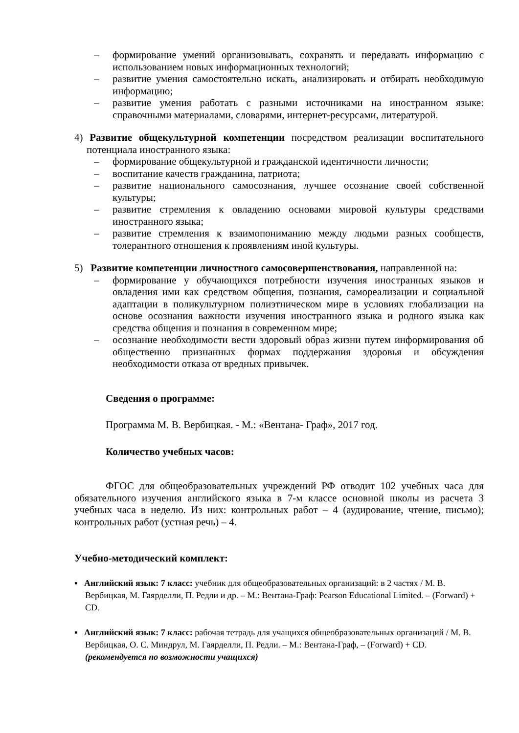– формирование умений организовывать, сохранять и передавать информацию с использованием новых информационных технологий;
– развитие умения самостоятельно искать, анализировать и отбирать необходимую информацию;
– развитие умения работать с разными источниками на иностранном языке: справочными материалами, словарями, интернет-ресурсами, литературой.
4) Развитие общекультурной компетенции посредством реализации воспитательного потенциала иностранного языка:
– формирование общекультурной и гражданской идентичности личности;
– воспитание качеств гражданина, патриота;
– развитие национального самосознания, лучшее осознание своей собственной культуры;
– развитие стремления к овладению основами мировой культуры средствами иностранного языка;
– развитие стремления к взаимопониманию между людьми разных сообществ, толерантного отношения к проявлениям иной культуры.
5) Развитие компетенции личностного самосовершенствования, направленной на:
– формирование у обучающихся потребности изучения иностранных языков и овладения ими как средством общения, познания, самореализации и социальной адаптации в поликультурном полиэтническом мире в условиях глобализации на основе осознания важности изучения иностранного языка и родного языка как средства общения и познания в современном мире;
– осознание необходимости вести здоровый образ жизни путем информирования об общественно признанных формах поддержания здоровья и обсуждения необходимости отказа от вредных привычек.
Сведения о программе:
Программа М. В. Вербицкая. - М.: «Вентана- Граф», 2017 год.
Количество учебных часов:
ФГОС для общеобразовательных учреждений РФ отводит 102 учебных часа для обязательного изучения английского языка в 7-м классе основной школы из расчета 3 учебных часа в неделю. Из них: контрольных работ – 4 (аудирование, чтение, письмо); контрольных работ (устная речь) – 4.
Учебно-методический комплект:
▪ Английский язык: 7 класс: учебник для общеобразовательных организаций: в 2 частях / М. В. Вербицкая, М. Гаярделли, П. Редли и др. – М.: Вентана-Граф: Pearson Educational Limited. – (Forward) + CD.
▪ Английский язык: 7 класс: рабочая тетрадь для учащихся общеобразовательных организаций / М. В. Вербицкая, О. С. Миндрул, М. Гаярделли, П. Редли. – М.: Вентана-Граф, – (Forward) + CD. (рекомендуется по возможности учащихся)